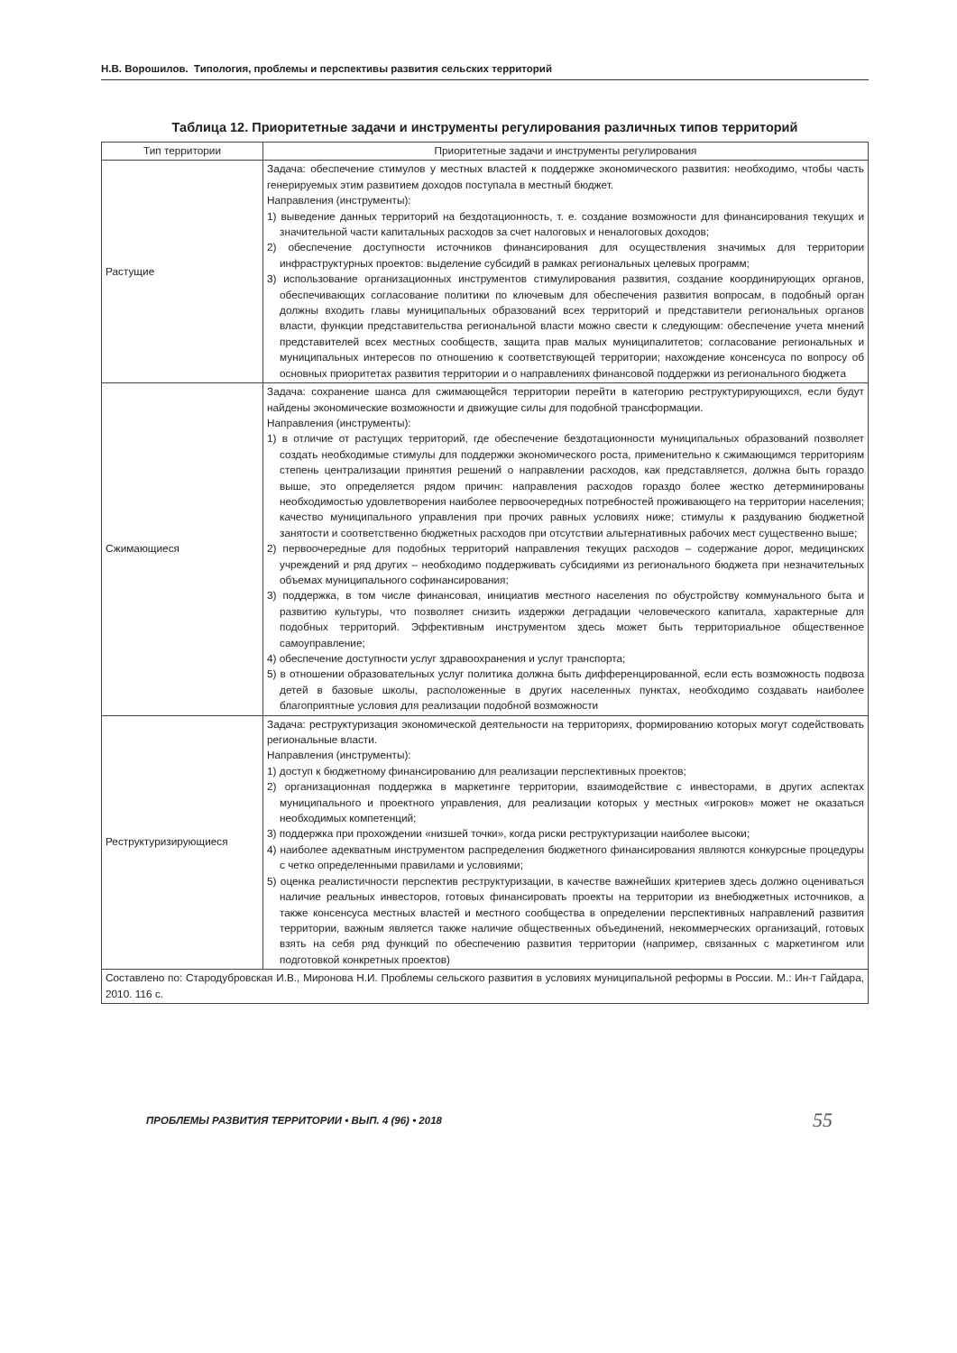Н.В. Ворошилов. Типология, проблемы и перспективы развития сельских территорий
Таблица 12. Приоритетные задачи и инструменты регулирования различных типов территорий
| Тип территории | Приоритетные задачи и инструменты регулирования |
| --- | --- |
| Растущие | Задача: обеспечение стимулов у местных властей к поддержке экономического развития: необходимо, чтобы часть генерируемых этим развитием доходов поступала в местный бюджет. Направления (инструменты): 1) выведение данных территорий на бездотационность, т. е. создание возможности для финансирования текущих и значительной части капитальных расходов за счет налоговых и неналоговых доходов; 2) обеспечение доступности источников финансирования для осуществления значимых для территории инфраструктурных проектов: выделение субсидий в рамках региональных целевых программ; 3) использование организационных инструментов стимулирования развития, создание координирующих органов, обеспечивающих согласование политики по ключевым для обеспечения развития вопросам, в подобный орган должны входить главы муниципальных образований всех территорий и представители региональных органов власти, функции представительства региональной власти можно свести к следующим: обеспечение учета мнений представителей всех местных сообществ, защита прав малых муниципалитетов; согласование региональных и муниципальных интересов по отношению к соответствующей территории; нахождение консенсуса по вопросу об основных приоритетах развития территории и о направлениях финансовой поддержки из регионального бюджета |
| Сжимающиеся | Задача: сохранение шанса для сжимающейся территории перейти в категорию реструктурирующихся, если будут найдены экономические возможности и движущие силы для подобной трансформации. Направления (инструменты): 1) в отличие от растущих территорий, где обеспечение бездотационности муниципальных образований позволяет создать необходимые стимулы для поддержки экономического роста, применительно к сжимающимся территориям степень централизации принятия решений о направлении расходов, как представляется, должна быть гораздо выше, это определяется рядом причин: направления расходов гораздо более жестко детерминированы необходимостью удовлетворения наиболее первоочередных потребностей проживающего на территории населения; качество муниципального управления при прочих равных условиях ниже; стимулы к раздуванию бюджетной занятости и соответственно бюджетных расходов при отсутствии альтернативных рабочих мест существенно выше; 2) первоочередные для подобных территорий направления текущих расходов – содержание дорог, медицинских учреждений и ряд других – необходимо поддерживать субсидиями из регионального бюджета при незначительных объемах муниципального софинансирования; 3) поддержка, в том числе финансовая, инициатив местного населения по обустройству коммунального быта и развитию культуры, что позволяет снизить издержки деградации человеческого капитала, характерные для подобных территорий. Эффективным инструментом здесь может быть территориальное общественное самоуправление; 4) обеспечение доступности услуг здравоохранения и услуг транспорта; 5) в отношении образовательных услуг политика должна быть дифференцированной, если есть возможность подвоза детей в базовые школы, расположенные в других населенных пунктах, необходимо создавать наиболее благоприятные условия для реализации подобной возможности |
| Реструктуризирующиеся | Задача: реструктуризация экономической деятельности на территориях, формированию которых могут содействовать региональные власти. Направления (инструменты): 1) доступ к бюджетному финансированию для реализации перспективных проектов; 2) организационная поддержка в маркетинге территории, взаимодействие с инвесторами, в других аспектах муниципального и проектного управления, для реализации которых у местных «игроков» может не оказаться необходимых компетенций; 3) поддержка при прохождении «низшей точки», когда риски реструктуризации наиболее высоки; 4) наиболее адекватным инструментом распределения бюджетного финансирования являются конкурсные процедуры с четко определенными правилами и условиями; 5) оценка реалистичности перспектив реструктуризации, в качестве важнейших критериев здесь должно оцениваться наличие реальных инвесторов, готовых финансировать проекты на территории из внебюджетных источников, а также консенсуса местных властей и местного сообщества в определении перспективных направлений развития территории, важным является также наличие общественных объединений, некоммерческих организаций, готовых взять на себя ряд функций по обеспечению развития территории (например, связанных с маркетингом или подготовкой конкретных проектов) |
| Составлено по: Стародубровская И.В., Миронова Н.И. Проблемы сельского развития в условиях муниципальной реформы в России. М.: Ин-т Гайдара, 2010. 116 с. | |
ПРОБЛЕМЫ РАЗВИТИЯ ТЕРРИТОРИИ • ВЫП. 4 (96) • 2018 55